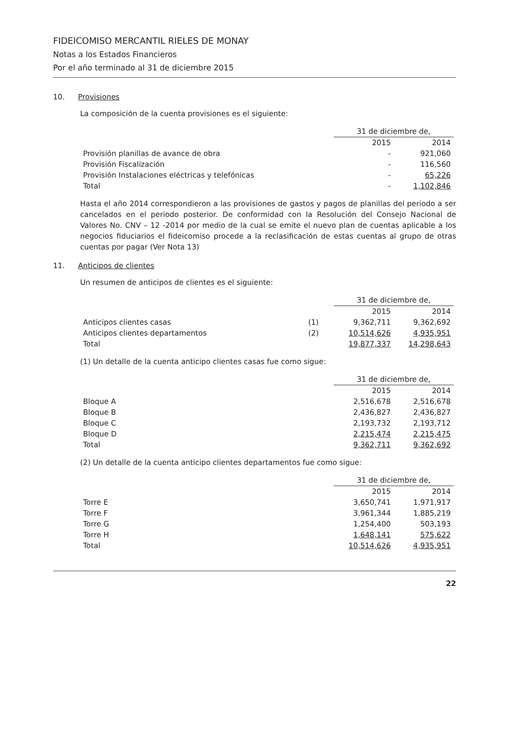FIDEICOMISO MERCANTIL RIELES DE MONAY
Notas a los Estados Financieros
Por el año terminado al 31 de diciembre 2015
10. Provisiones
La composición de la cuenta provisiones es el siguiente:
| | 31 de diciembre de, | |
| | 2015 | 2014 |
| Provisión planillas de avance de obra | - | 921,060 |
| Provisión Fiscalización | - | 116,560 |
| Provisión Instalaciones eléctricas y telefónicas | - | 65,226 |
| Total | - | 1,102,846 |
Hasta el año 2014 correspondieron a las provisiones de gastos y pagos de planillas del periodo a ser cancelados en el periodo posterior. De conformidad con la Resolución del Consejo Nacional de Valores No. CNV – 12 -2014 por medio de la cual se emite el nuevo plan de cuentas aplicable a los negocios fiduciarios el fideicomiso procede a la reclasificación de estas cuentas al grupo de otras cuentas por pagar (Ver Nota 13)
11. Anticipos de clientes
Un resumen de anticipos de clientes es el siguiente:
| | | 31 de diciembre de, | |
| | | 2015 | 2014 |
| Anticipos clientes casas | (1) | 9,362,711 | 9,362,692 |
| Anticipos clientes departamentos | (2) | 10,514,626 | 4,935,951 |
| Total | | 19,877,337 | 14,298,643 |
(1) Un detalle de la cuenta anticipo clientes casas fue como sigue:
| | 31 de diciembre de, | |
| | 2015 | 2014 |
| Bloque A | 2,516,678 | 2,516,678 |
| Bloque B | 2,436,827 | 2,436,827 |
| Bloque C | 2,193,732 | 2,193,712 |
| Bloque D | 2,215,474 | 2,215,475 |
| Total | 9,362,711 | 9,362,692 |
(2) Un detalle de la cuenta anticipo clientes departamentos fue como sigue:
| | 31 de diciembre de, | |
| | 2015 | 2014 |
| Torre E | 3,650,741 | 1,971,917 |
| Torre F | 3,961,344 | 1,885,219 |
| Torre G | 1,254,400 | 503,193 |
| Torre H | 1,648,141 | 575,622 |
| Total | 10,514,626 | 4,935,951 |
22